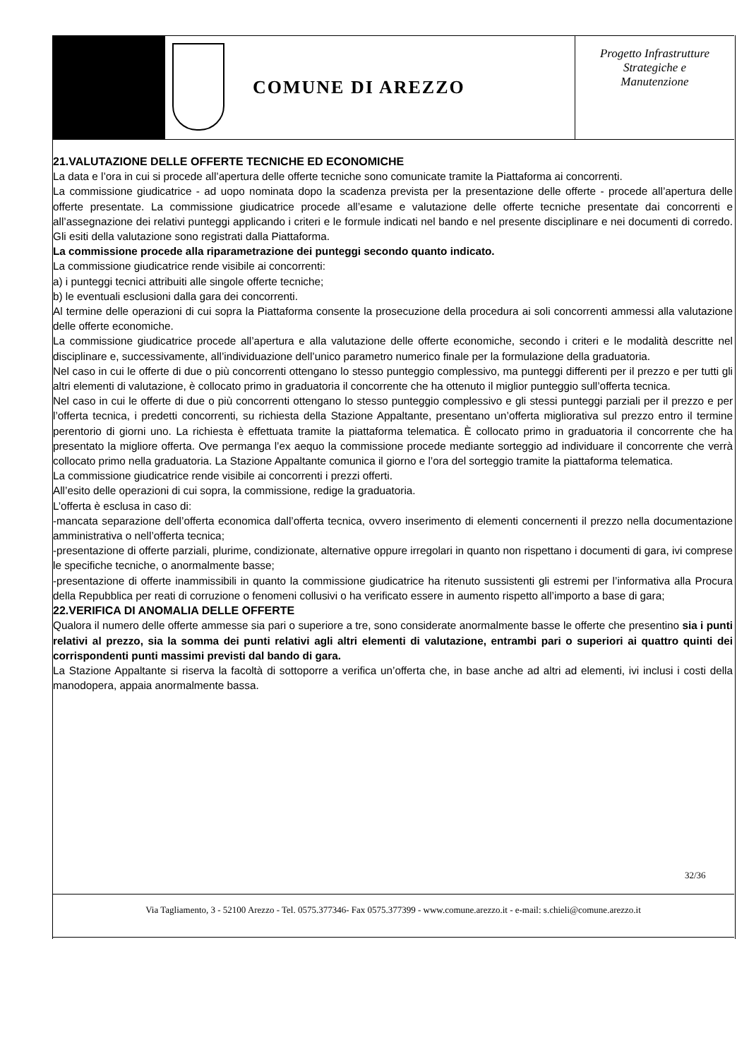COMUNE DI AREZZO
Progetto Infrastrutture
Strategiche e
Manutenzione
21.VALUTAZIONE DELLE OFFERTE TECNICHE ED ECONOMICHE
La data e l’ora in cui si procede all’apertura delle offerte tecniche sono comunicate tramite la Piattaforma ai concorrenti.
La commissione giudicatrice - ad uopo nominata dopo la scadenza prevista per la presentazione delle offerte - procede all’apertura delle offerte presentate. La commissione giudicatrice procede all’esame e valutazione delle offerte tecniche presentate dai concorrenti e all’assegnazione dei relativi punteggi applicando i criteri e le formule indicati nel bando e nel presente disciplinare e nei documenti di corredo. Gli esiti della valutazione sono registrati dalla Piattaforma.
La commissione procede alla riparametrazione dei punteggi secondo quanto indicato.
La commissione giudicatrice rende visibile ai concorrenti:
a) i punteggi tecnici attribuiti alle singole offerte tecniche;
b) le eventuali esclusioni dalla gara dei concorrenti.
Al termine delle operazioni di cui sopra la Piattaforma consente la prosecuzione della procedura ai soli concorrenti ammessi alla valutazione delle offerte economiche.
La commissione giudicatrice procede all’apertura e alla valutazione delle offerte economiche, secondo i criteri e le modalità descritte nel disciplinare e, successivamente, all’individuazione dell’unico parametro numerico finale per la formulazione della graduatoria.
Nel caso in cui le offerte di due o più concorrenti ottengano lo stesso punteggio complessivo, ma punteggi differenti per il prezzo e per tutti gli altri elementi di valutazione, è collocato primo in graduatoria il concorrente che ha ottenuto il miglior punteggio sull’offerta tecnica.
Nel caso in cui le offerte di due o più concorrenti ottengano lo stesso punteggio complessivo e gli stessi punteggi parziali per il prezzo e per l’offerta tecnica, i predetti concorrenti, su richiesta della Stazione Appaltante, presentano un’offerta migliorativa sul prezzo entro il termine perentorio di giorni uno. La richiesta è effettuata tramite la piattaforma telematica. È collocato primo in graduatoria il concorrente che ha presentato la migliore offerta. Ove permanga l’ex aequo la commissione procede mediante sorteggio ad individuare il concorrente che verrà collocato primo nella graduatoria. La Stazione Appaltante comunica il giorno e l’ora del sorteggio tramite la piattaforma telematica.
La commissione giudicatrice rende visibile ai concorrenti i prezzi offerti.
All’esito delle operazioni di cui sopra, la commissione, redige la graduatoria.
L’offerta è esclusa in caso di:
-mancata separazione dell’offerta economica dall’offerta tecnica, ovvero inserimento di elementi concernenti il prezzo nella documentazione amministrativa o nell’offerta tecnica;
-presentazione di offerte parziali, plurime, condizionate, alternative oppure irregolari in quanto non rispettano i documenti di gara, ivi comprese le specifiche tecniche, o anormalmente basse;
-presentazione di offerte inammissibili in quanto la commissione giudicatrice ha ritenuto sussistenti gli estremi per l’informativa alla Procura della Repubblica per reati di corruzione o fenomeni collusivi o ha verificato essere in aumento rispetto all’importo a base di gara;
22.VERIFICA DI ANOMALIA DELLE OFFERTE
Qualora il numero delle offerte ammesse sia pari o superiore a tre, sono considerate anormalmente basse le offerte che presentino sia i punti relativi al prezzo, sia la somma dei punti relativi agli altri elementi di valutazione, entrambi pari o superiori ai quattro quinti dei corrispondenti punti massimi previsti dal bando di gara.
La Stazione Appaltante si riserva la facoltà di sottoporre a verifica un’offerta che, in base anche ad altri ad elementi, ivi inclusi i costi della manodopera, appaia anormalmente bassa.
32/36
Via Tagliamento, 3 - 52100 Arezzo - Tel. 0575.377346- Fax 0575.377399 - www.comune.arezzo.it - e-mail: s.chieli@comune.arezzo.it